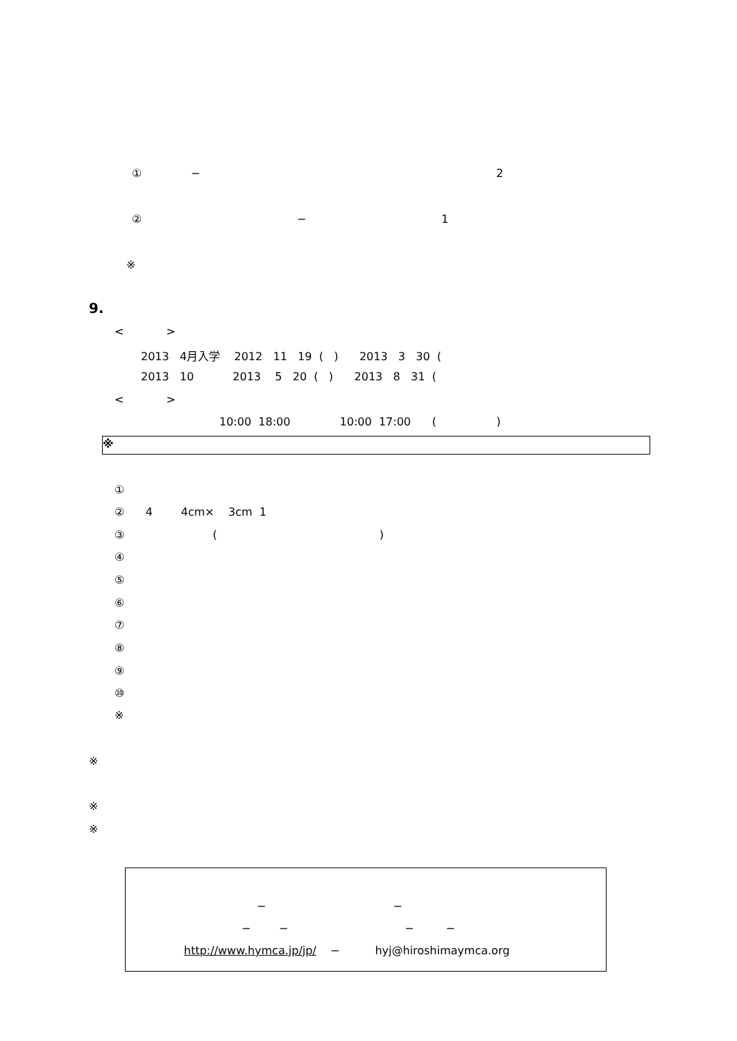9.
①
−
2
②
−
1
※
< >
2013 4月入学 2012 11 19 ( ) 2013 3 30 (
2013 10 2013 5 20 ( ) 2013 8 31 (
< >
10:00 18:00 10:00 17:00 ( )
※
①
② 4 4cm× 3cm 1
③ ( )
④
⑤
⑥
⑦
⑧
⑨
⑩
※
※
※
※
− −
− − − −
http://www.hymca.jp/jp/ − hyj@hiroshimaymca.org